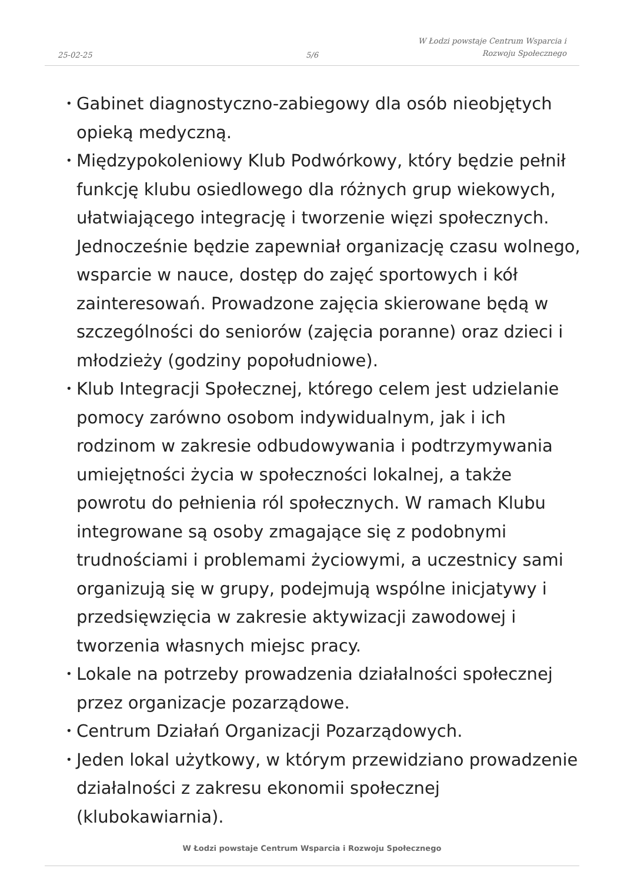25-02-25
5/6
W Łodzi powstaje Centrum Wsparcia i Rozwoju Społecznego
• Gabinet diagnostyczno-zabiegowy dla osób nieobjętych opieką medyczną.
• Międzypokoleniowy Klub Podwórkowy, który będzie pełnił funkcję klubu osiedlowego dla różnych grup wiekowych, ułatwiającego integrację i tworzenie więzi społecznych. Jednocześnie będzie zapewniał organizację czasu wolnego, wsparcie w nauce, dostęp do zajęć sportowych i kół zainteresowań. Prowadzone zajęcia skierowane będą w szczególności do seniorów (zajęcia poranne) oraz dzieci i młodzieży (godziny popołudniowe).
• Klub Integracji Społecznej, którego celem jest udzielanie pomocy zarówno osobom indywidualnym, jak i ich rodzinom w zakresie odbudowywania i podtrzymywania umiejętności życia w społeczności lokalnej, a także powrotu do pełnienia ról społecznych. W ramach Klubu integrowane są osoby zmagające się z podobnymi trudnościami i problemami życiowymi, a uczestnicy sami organizują się w grupy, podejmują wspólne inicjatywy i przedsięwzięcia w zakresie aktywizacji zawodowej i tworzenia własnych miejsc pracy.
• Lokale na potrzeby prowadzenia działalności społecznej przez organizacje pozarządowe.
• Centrum Działań Organizacji Pozarządowych.
• Jeden lokal użytkowy, w którym przewidziano prowadzenie działalności z zakresu ekonomii społecznej (klubokawiarnia).
W Łodzi powstaje Centrum Wsparcia i Rozwoju Społecznego